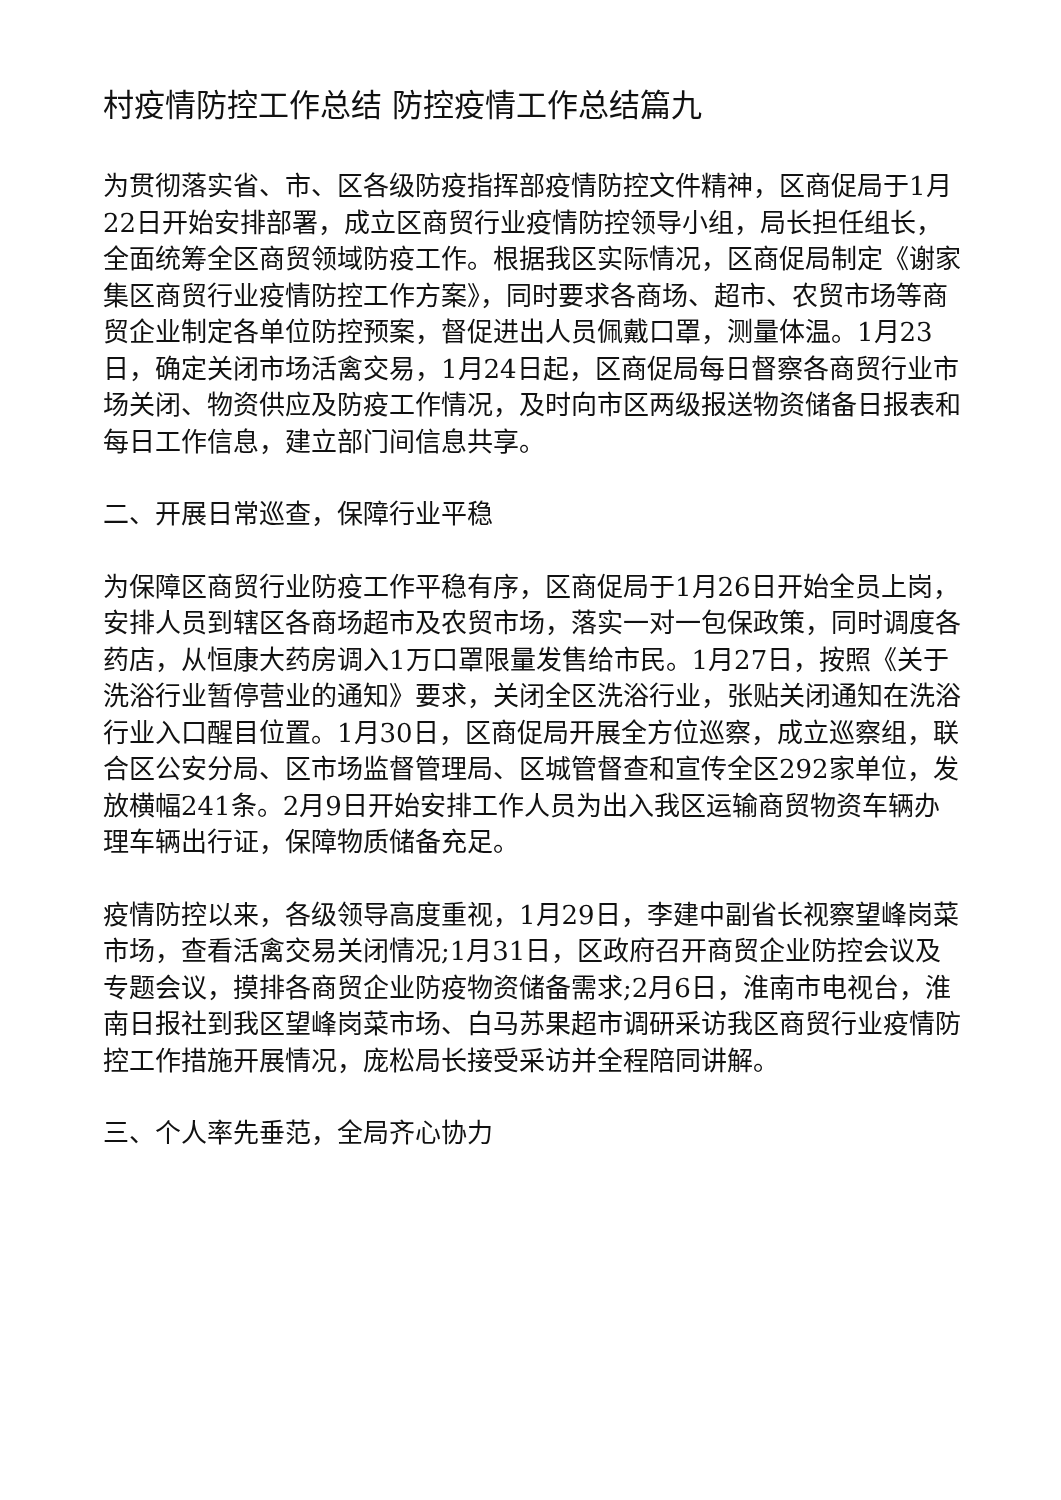村疫情防控工作总结 防控疫情工作总结篇九
为贯彻落实省、市、区各级防疫指挥部疫情防控文件精神，区商促局于1月22日开始安排部署，成立区商贸行业疫情防控领导小组，局长担任组长，全面统筹全区商贸领域防疫工作。根据我区实际情况，区商促局制定《谢家集区商贸行业疫情防控工作方案》，同时要求各商场、超市、农贸市场等商贸企业制定各单位防控预案，督促进出人员佩戴口罩，测量体温。1月23日，确定关闭市场活禽交易，1月24日起，区商促局每日督察各商贸行业市场关闭、物资供应及防疫工作情况，及时向市区两级报送物资储备日报表和每日工作信息，建立部门间信息共享。
二、开展日常巡查，保障行业平稳
为保障区商贸行业防疫工作平稳有序，区商促局于1月26日开始全员上岗，安排人员到辖区各商场超市及农贸市场，落实一对一包保政策，同时调度各药店，从恒康大药房调入1万口罩限量发售给市民。1月27日，按照《关于洗浴行业暂停营业的通知》要求，关闭全区洗浴行业，张贴关闭通知在洗浴行业入口醒目位置。1月30日，区商促局开展全方位巡察，成立巡察组，联合区公安分局、区市场监督管理局、区城管督查和宣传全区292家单位，发放横幅241条。2月9日开始安排工作人员为出入我区运输商贸物资车辆办理车辆出行证，保障物质储备充足。
疫情防控以来，各级领导高度重视，1月29日，李建中副省长视察望峰岗菜市场，查看活禽交易关闭情况;1月31日，区政府召开商贸企业防控会议及专题会议，摸排各商贸企业防疫物资储备需求;2月6日，淮南市电视台，淮南日报社到我区望峰岗菜市场、白马苏果超市调研采访我区商贸行业疫情防控工作措施开展情况，庞松局长接受采访并全程陪同讲解。
三、个人率先垂范，全局齐心协力